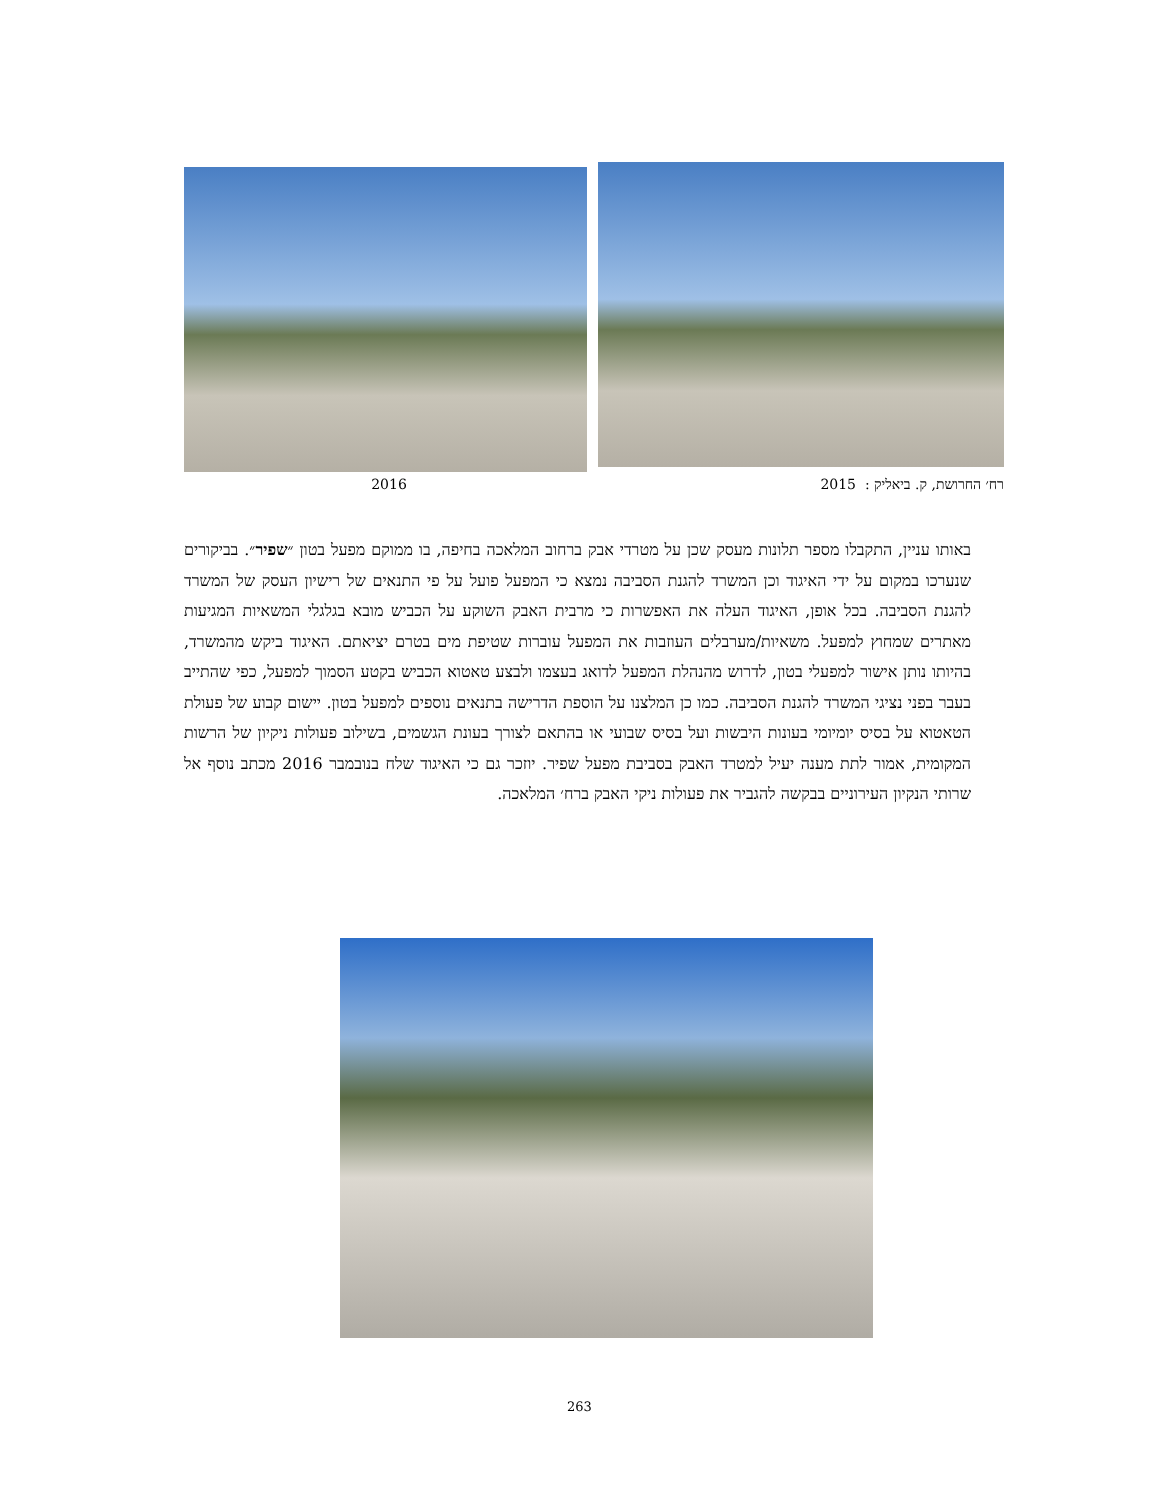רח׳ החרושת, ק. ביאליק : 2015 2016
באותו עניין, התקבלו מספר תלונות מעסק שכן על מטרדי אבק ברחוב המלאכה בחיפה, בו ממוקם מפעל בטון ״שפיר״. בביקורים שנערכו במקום על ידי האיגוד וכן המשרד להגנת הסביבה נמצא כי המפעל פועל על פי התנאים של רישיון העסק של המשרד להגנת הסביבה. בכל אופן, האיגוד העלה את האפשרות כי מרבית האבק השוקע על הכביש מובא בגלגלי המשאיות המגיעות מאתרים שמחוץ למפעל. משאיות/מערבלים העוזבות את המפעל עוברות שטיפת מים בטרם יציאתם. האיגוד ביקש מהמשרד, בהיותו נותן אישור למפעלי בטון, לדרוש מהנהלת המפעל לדואג בעצמו ולבצע טאטוא הכביש בקטע הסמוך למפעל, כפי שהתייב בעבר בפני נציגי המשרד להגנת הסביבה. כמו כן המלצנו על הוספת הדרישה בתנאים נוספים למפעל בטון. יישום קבוע של פעולת הטאטוא על בסיס יומיומי בעונות היבשות ועל בסיס שבועי או בהתאם לצורך בעונת הגשמים, בשילוב פעולות ניקיון של הרשות המקומית, אמור לתת מענה יעיל למטרד האבק בסביבת מפעל שפיר. יוזכר גם כי האיגוד שלח בנובמבר 2016 מכתב נוסף אל שרותי הנקיון העירוניים בבקשה להגביר את פעולות ניקי האבק ברח׳ המלאכה.
263